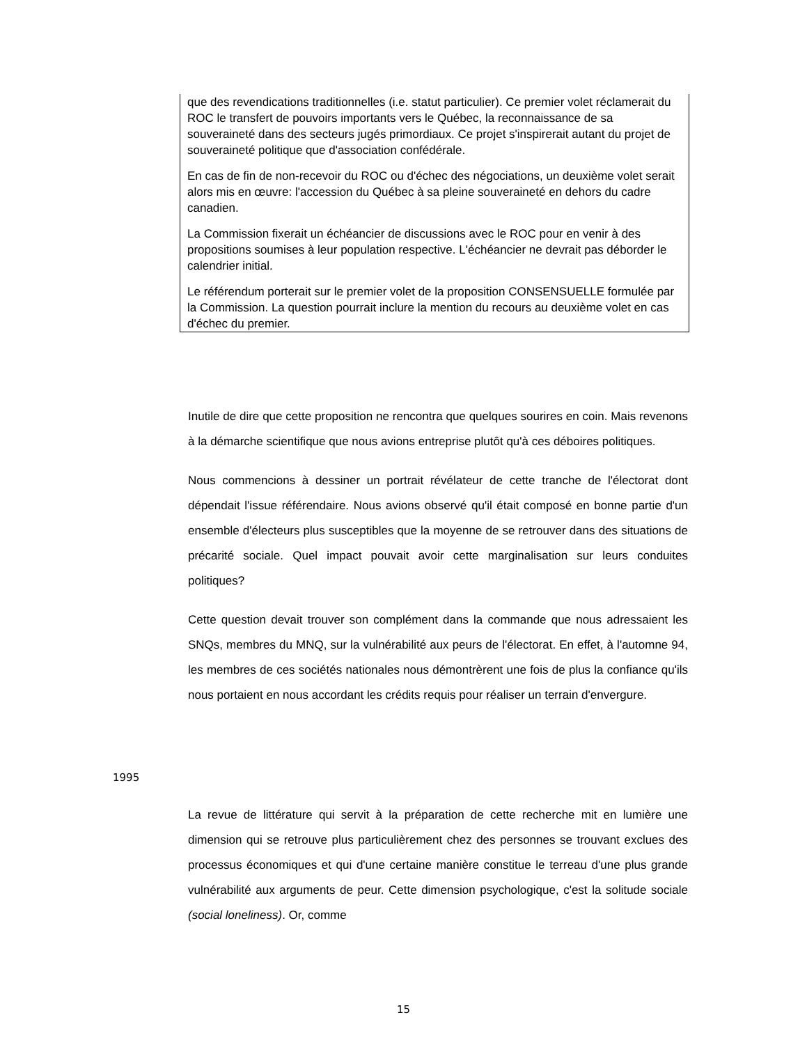que des revendications traditionnelles (i.e. statut particulier). Ce premier volet réclamerait du ROC le transfert de pouvoirs importants vers le Québec, la reconnaissance de sa souveraineté dans des secteurs jugés primordiaux. Ce projet s'inspirerait autant du projet de souveraineté politique que d'association confédérale.
En cas de fin de non-recevoir du ROC ou d'échec des négociations, un deuxième volet serait alors mis en œuvre: l'accession du Québec à sa pleine souveraineté en dehors du cadre canadien.
La Commission fixerait un échéancier de discussions avec le ROC pour en venir à des propositions soumises à leur population respective. L'échéancier ne devrait pas déborder le calendrier initial.
Le référendum porterait sur le premier volet de la proposition CONSENSUELLE formulée par la Commission. La question pourrait inclure la mention du recours au deuxième volet en cas d'échec du premier.
Inutile de dire que cette proposition ne rencontra que quelques sourires en coin. Mais revenons à la démarche scientifique que nous avions entreprise plutôt qu'à ces déboires politiques.
Nous commencions à dessiner un portrait révélateur de cette tranche de l'électorat dont dépendait l'issue référendaire. Nous avions observé qu'il était composé en bonne partie d'un ensemble d'électeurs plus susceptibles que la moyenne de se retrouver dans des situations de précarité sociale. Quel impact pouvait avoir cette marginalisation sur leurs conduites politiques?
Cette question devait trouver son complément dans la commande que nous adressaient les SNQs, membres du MNQ, sur la vulnérabilité aux peurs de l'électorat. En effet, à l'automne 94, les membres de ces sociétés nationales nous démontrèrent une fois de plus la confiance qu'ils nous portaient en nous accordant les crédits requis pour réaliser un terrain d'envergure.
1995
La revue de littérature qui servit à la préparation de cette recherche mit en lumière une dimension qui se retrouve plus particulièrement chez des personnes se trouvant exclues des processus économiques et qui d'une certaine manière constitue le terreau d'une plus grande vulnérabilité aux arguments de peur. Cette dimension psychologique, c'est la solitude sociale (social loneliness). Or, comme
15